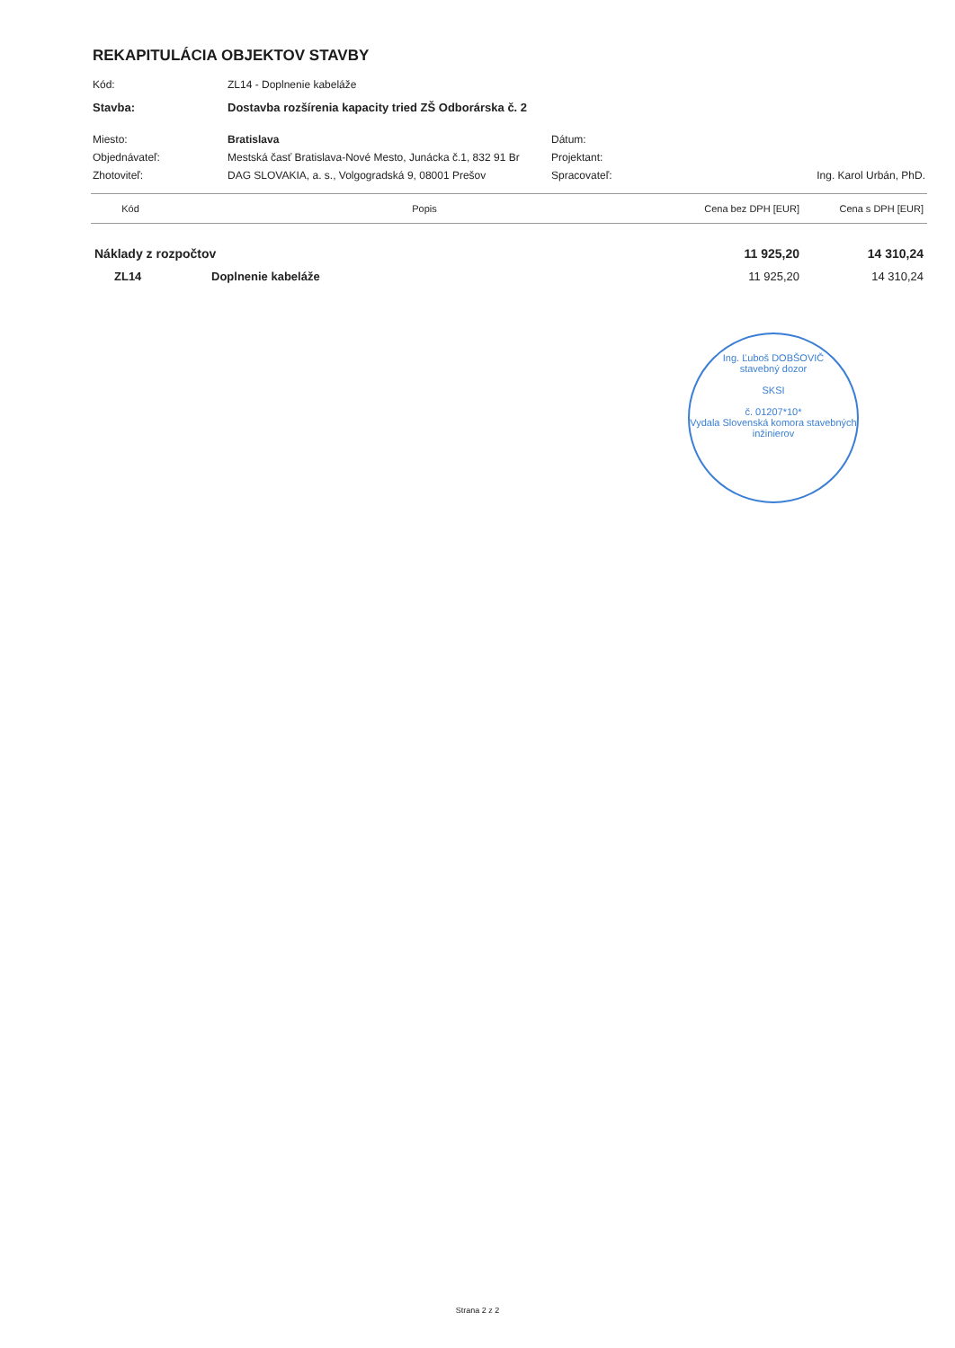REKAPITULÁCIA OBJEKTOV STAVBY
| Kód: | ZL14 - Doplnenie kabeláže | | |
| Stavba: | Dostavba rozšírenia kapacity tried ZŠ Odborárska č. 2 | | |
| Miesto: | Bratislava | Dátum: | |
| Objednávateľ: | Mestská časť Bratislava-Nové Mesto, Junácka č.1, 832 91 Br | Projektant: | |
| Zhotoviteľ: | DAG SLOVAKIA, a. s., Volgogradská 9, 08001 Prešov | Spracovateľ: | Ing. Karol Urbán, PhD. |
| Kód | Popis | Cena bez DPH [EUR] | Cena s DPH [EUR] |
| --- | --- | --- | --- |
| Náklady z rozpočtov | | 11 925,20 | 14 310,24 |
| ZL14 | Doplnenie kabeláže | 11 925,20 | 14 310,24 |
Ing. Ľuboš DOBŠOVIČ
stavebný dozor
SKSI
č. 01207*10*
Vydala Slovenská komora stavebných inžinierov
Strana 2 z 2